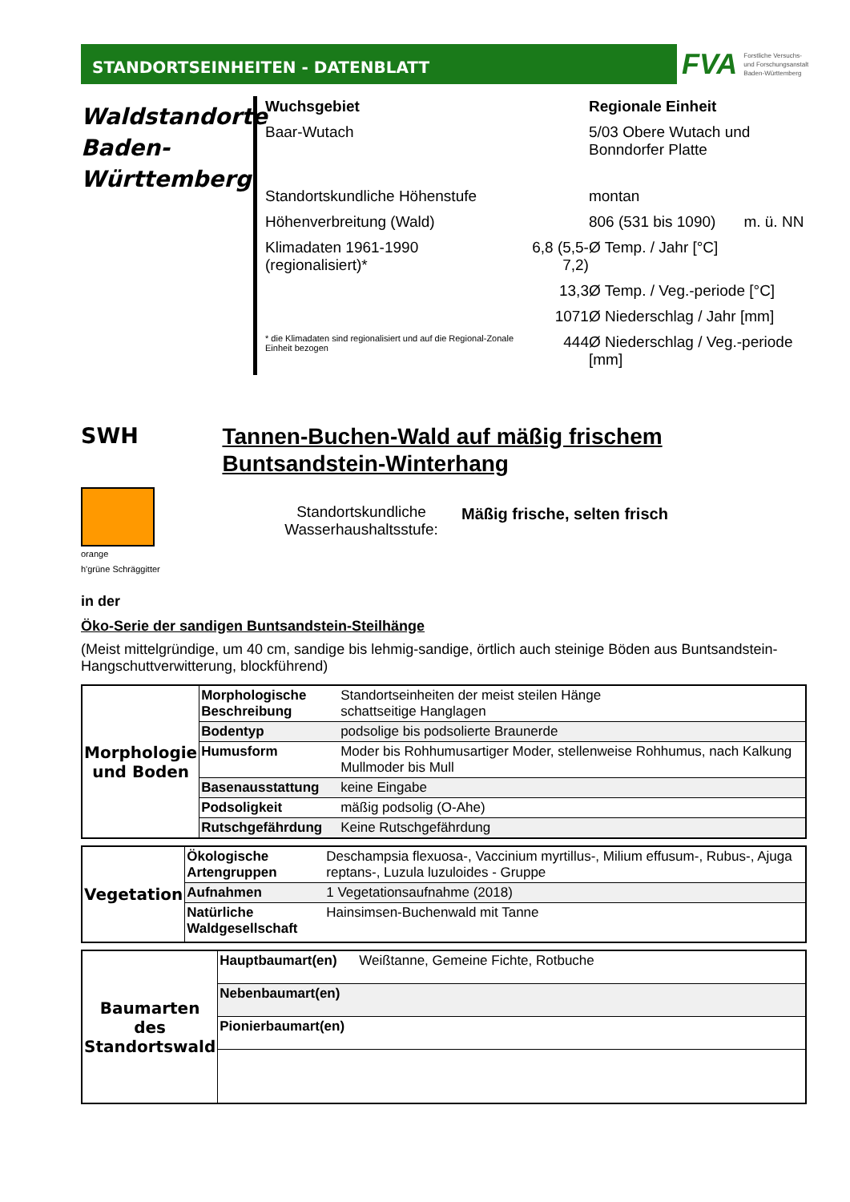STANDORTSEINHEITEN - DATENBLATT
FVA Forstliche Versuchs-
und Forschungsanstalt
Baden-Württemberg
Waldstandorte Baden-Württemberg
| Wuchsgebiet | | Regionale Einheit | |
| Baar-Wutach | | 5/03 Obere Wutach und Bonndorfer Platte | |
| Standortskundliche Höhenstufe | | montan | |
| Höhenverbreitung (Wald) | | 806 (531 bis 1090) | m. ü. NN |
| Klimadaten 1961-1990 (regionalisiert)* | 6,8 (5,5-7,2) | Ø Temp. / Jahr [°C] | |
| | 13,3 | Ø Temp. / Veg.-periode [°C] | |
| | 1071 | Ø Niederschlag / Jahr [mm] | |
| * die Klimadaten sind regionalisiert und auf die Regional-Zonale Einheit bezogen | 444 | Ø Niederschlag / Veg.-periode [mm] | |
SWH
Tannen-Buchen-Wald auf mäßig frischem Buntsandstein-Winterhang
orange
h'grüne Schräggitter
Standortskundliche Wasserhaushaltsstufe:
Mäßig frische, selten frisch
in der
Öko-Serie der sandigen Buntsandstein-Steilhänge
(Meist mittelgründige, um 40 cm, sandige bis lehmig-sandige, örtlich auch steinige Böden aus Buntsandstein-Hangschuttverwitterung, blockführend)
| Morphologie und Boden | Morphologische Beschreibung | Standortseinheiten der meist steilen Hänge schattseitige Hanglagen |
| | Bodentyp | podsolige bis podsolierte Braunerde |
| | Humusform | Moder bis Rohhumusartiger Moder, stellenweise Rohhumus, nach Kalkung Mullmoder bis Mull |
| | Basenausstattung | keine Eingabe |
| | Podsoligkeit | mäßig podsolig (O-Ahe) |
| | Rutschgefährdung | Keine Rutschgefährdung |
| Vegetation | Ökologische Artengruppen | Deschampsia flexuosa-, Vaccinium myrtillus-, Milium effusum-, Rubus-, Ajuga reptans-, Luzula luzuloides - Gruppe |
| | Aufnahmen | 1 Vegetationsaufnahme (2018) |
| | Natürliche Waldgesellschaft | Hainsimsen-Buchenwald mit Tanne |
| Baumarten des Standortswald | Hauptbaumart(en) | Weißtanne, Gemeine Fichte, Rotbuche |
| | Nebenbaumart(en) | |
| | Pionierbaumart(en) | |